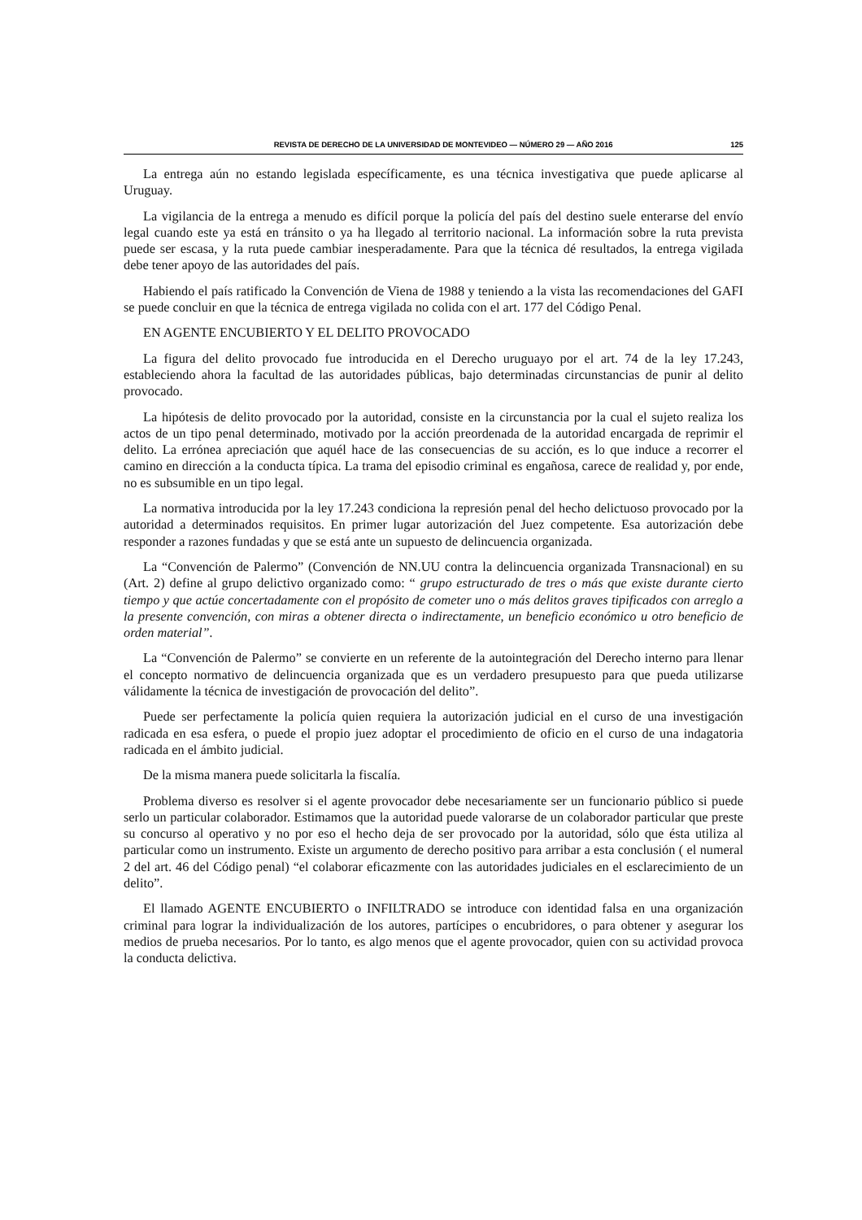REVISTA DE DERECHO DE LA UNIVERSIDAD DE MONTEVIDEO — NÚMERO 29 — AÑO 2016 125
La entrega aún no estando legislada específicamente, es una técnica investigativa que puede aplicarse al Uruguay.
La vigilancia de la entrega a menudo es difícil porque la policía del país del destino suele enterarse del envío legal cuando este ya está en tránsito o ya ha llegado al territorio nacional. La información sobre la ruta prevista puede ser escasa, y la ruta puede cambiar inesperadamente. Para que la técnica dé resultados, la entrega vigilada debe tener apoyo de las autoridades del país.
Habiendo el país ratificado la Convención de Viena de 1988 y teniendo a la vista las recomendaciones del GAFI se puede concluir en que la técnica de entrega vigilada no colida con el art. 177 del Código Penal.
EN AGENTE ENCUBIERTO Y EL DELITO PROVOCADO
La figura del delito provocado fue introducida en el Derecho uruguayo por el art. 74 de la ley 17.243, estableciendo ahora la facultad de las autoridades públicas, bajo determinadas circunstancias de punir al delito provocado.
La hipótesis de delito provocado por la autoridad, consiste en la circunstancia por la cual el sujeto realiza los actos de un tipo penal determinado, motivado por la acción preordenada de la autoridad encargada de reprimir el delito. La errónea apreciación que aquél hace de las consecuencias de su acción, es lo que induce a recorrer el camino en dirección a la conducta típica. La trama del episodio criminal es engañosa, carece de realidad y, por ende, no es subsumible en un tipo legal.
La normativa introducida por la ley 17.243 condiciona la represión penal del hecho delictuoso provocado por la autoridad a determinados requisitos. En primer lugar autorización del Juez competente. Esa autorización debe responder a razones fundadas y que se está ante un supuesto de delincuencia organizada.
La “Convención de Palermo” (Convención de NN.UU contra la delincuencia organizada Transnacional) en su (Art. 2) define al grupo delictivo organizado como: “ grupo estructurado de tres o más que existe durante cierto tiempo y que actúe concertadamente con el propósito de cometer uno o más delitos graves tipificados con arreglo a la presente convención, con miras a obtener directa o indirectamente, un beneficio económico u otro beneficio de orden material”.
La “Convención de Palermo” se convierte en un referente de la autointegración del Derecho interno para llenar el concepto normativo de delincuencia organizada que es un verdadero presupuesto para que pueda utilizarse válidamente la técnica de investigación de provocación del delito”.
Puede ser perfectamente la policía quien requiera la autorización judicial en el curso de una investigación radicada en esa esfera, o puede el propio juez adoptar el procedimiento de oficio en el curso de una indagatoria radicada en el ámbito judicial.
De la misma manera puede solicitarla la fiscalía.
Problema diverso es resolver si el agente provocador debe necesariamente ser un funcionario público si puede serlo un particular colaborador. Estimamos que la autoridad puede valorarse de un colaborador particular que preste su concurso al operativo y no por eso el hecho deja de ser provocado por la autoridad, sólo que ésta utiliza al particular como un instrumento. Existe un argumento de derecho positivo para arribar a esta conclusión ( el numeral 2 del art. 46 del Código penal) “el colaborar eficazmente con las autoridades judiciales en el esclarecimiento de un delito”.
El llamado AGENTE ENCUBIERTO o INFILTRADO se introduce con identidad falsa en una organización criminal para lograr la individualización de los autores, partícipes o encubridores, o para obtener y asegurar los medios de prueba necesarios. Por lo tanto, es algo menos que el agente provocador, quien con su actividad provoca la conducta delictiva.